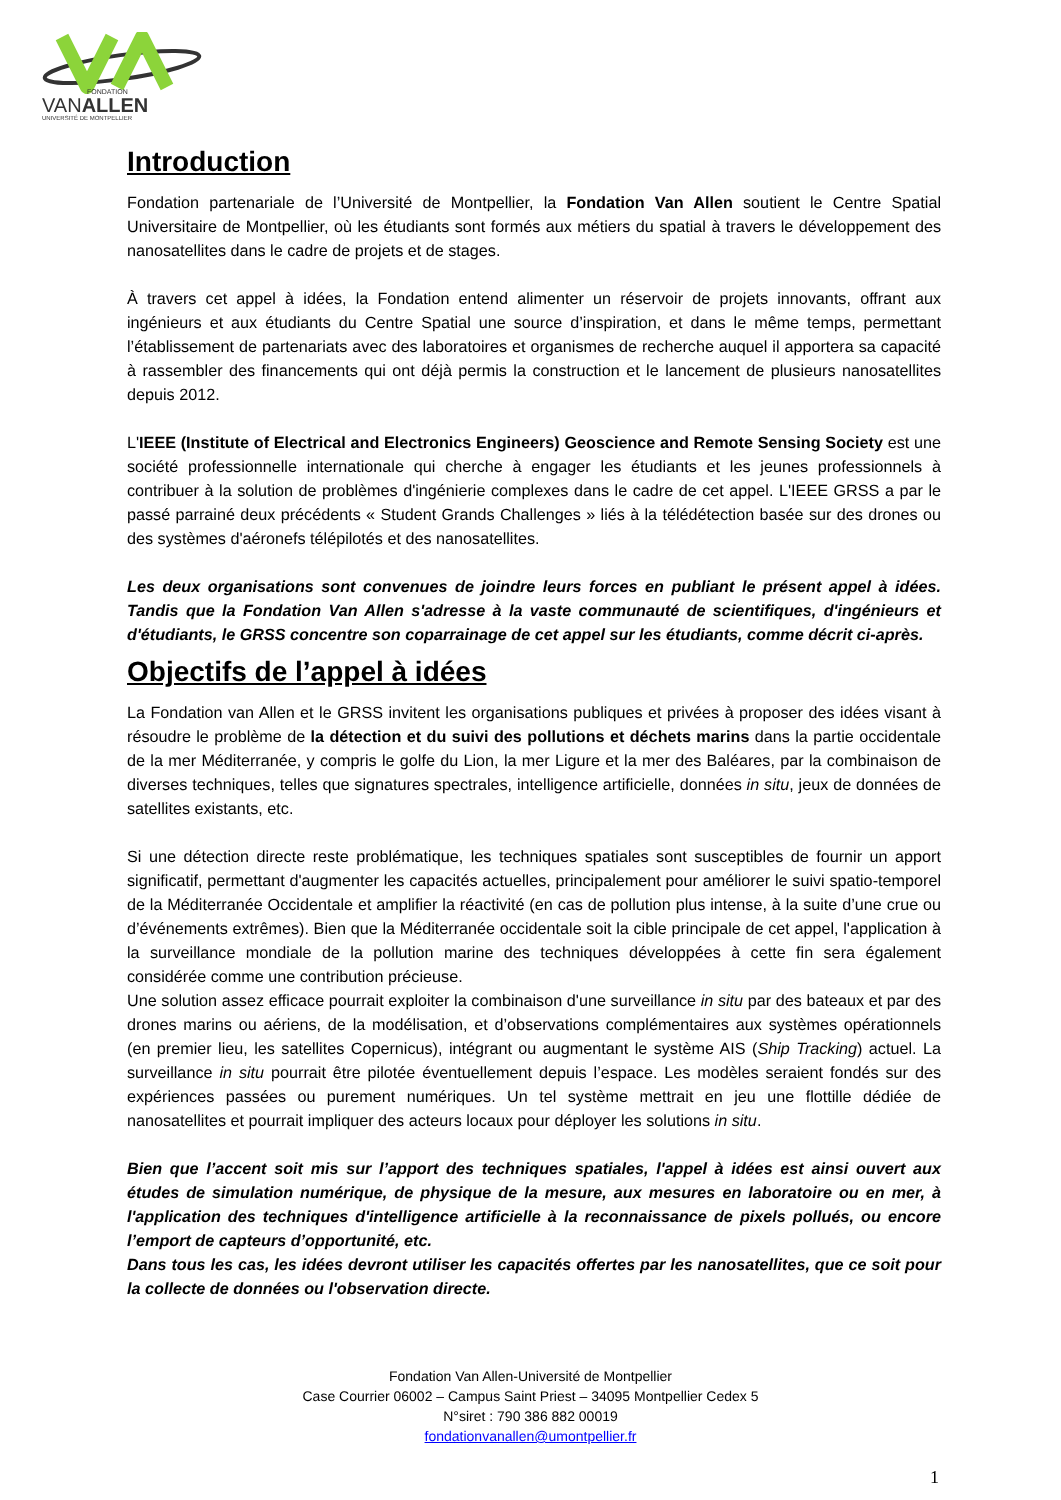FONDATION
VANALLEN
UNIVERSITÉ DE MONTPELLIER
Introduction
Fondation partenariale de l’Université de Montpellier, la Fondation Van Allen soutient le Centre Spatial Universitaire de Montpellier, où les étudiants sont formés aux métiers du spatial à travers le développement des nanosatellites dans le cadre de projets et de stages.
À travers cet appel à idées, la Fondation entend alimenter un réservoir de projets innovants, offrant aux ingénieurs et aux étudiants du Centre Spatial une source d’inspiration, et dans le même temps, permettant l’établissement de partenariats avec des laboratoires et organismes de recherche auquel il apportera sa capacité à rassembler des financements qui ont déjà permis la construction et le lancement de plusieurs nanosatellites depuis 2012.
L'IEEE (Institute of Electrical and Electronics Engineers) Geoscience and Remote Sensing Society est une société professionnelle internationale qui cherche à engager les étudiants et les jeunes professionnels à contribuer à la solution de problèmes d'ingénierie complexes dans le cadre de cet appel. L'IEEE GRSS a par le passé parrainé deux précédents « Student Grands Challenges » liés à la télédétection basée sur des drones ou des systèmes d'aéronefs télépilotés et des nanosatellites.
Les deux organisations sont convenues de joindre leurs forces en publiant le présent appel à idées. Tandis que la Fondation Van Allen s'adresse à la vaste communauté de scientifiques, d'ingénieurs et d'étudiants, le GRSS concentre son coparrainage de cet appel sur les étudiants, comme décrit ci-après.
Objectifs de l’appel à idées
La Fondation van Allen et le GRSS invitent les organisations publiques et privées à proposer des idées visant à résoudre le problème de la détection et du suivi des pollutions et déchets marins dans la partie occidentale de la mer Méditerranée, y compris le golfe du Lion, la mer Ligure et la mer des Baléares, par la combinaison de diverses techniques, telles que signatures spectrales, intelligence artificielle, données in situ, jeux de données de satellites existants, etc.
Si une détection directe reste problématique, les techniques spatiales sont susceptibles de fournir un apport significatif, permettant d'augmenter les capacités actuelles, principalement pour améliorer le suivi spatio-temporel de la Méditerranée Occidentale et amplifier la réactivité (en cas de pollution plus intense, à la suite d’une crue ou d’événements extrêmes). Bien que la Méditerranée occidentale soit la cible principale de cet appel, l'application à la surveillance mondiale de la pollution marine des techniques développées à cette fin sera également considérée comme une contribution précieuse.
Une solution assez efficace pourrait exploiter la combinaison d'une surveillance in situ par des bateaux et par des drones marins ou aériens, de la modélisation, et d’observations complémentaires aux systèmes opérationnels (en premier lieu, les satellites Copernicus), intégrant ou augmentant le système AIS (Ship Tracking) actuel. La surveillance in situ pourrait être pilotée éventuellement depuis l’espace. Les modèles seraient fondés sur des expériences passées ou purement numériques. Un tel système mettrait en jeu une flottille dédiée de nanosatellites et pourrait impliquer des acteurs locaux pour déployer les solutions in situ.
Bien que l’accent soit mis sur l’apport des techniques spatiales, l'appel à idées est ainsi ouvert aux études de simulation numérique, de physique de la mesure, aux mesures en laboratoire ou en mer, à l'application des techniques d'intelligence artificielle à la reconnaissance de pixels pollués, ou encore l’emport de capteurs d’opportunité, etc.
Dans tous les cas, les idées devront utiliser les capacités offertes par les nanosatellites, que ce soit pour la collecte de données ou l'observation directe.
Fondation Van Allen-Université de Montpellier
Case Courrier 06002 – Campus Saint Priest – 34095 Montpellier Cedex 5
N°siret : 790 386 882 00019
fondationvanallen@umontpellier.fr
1